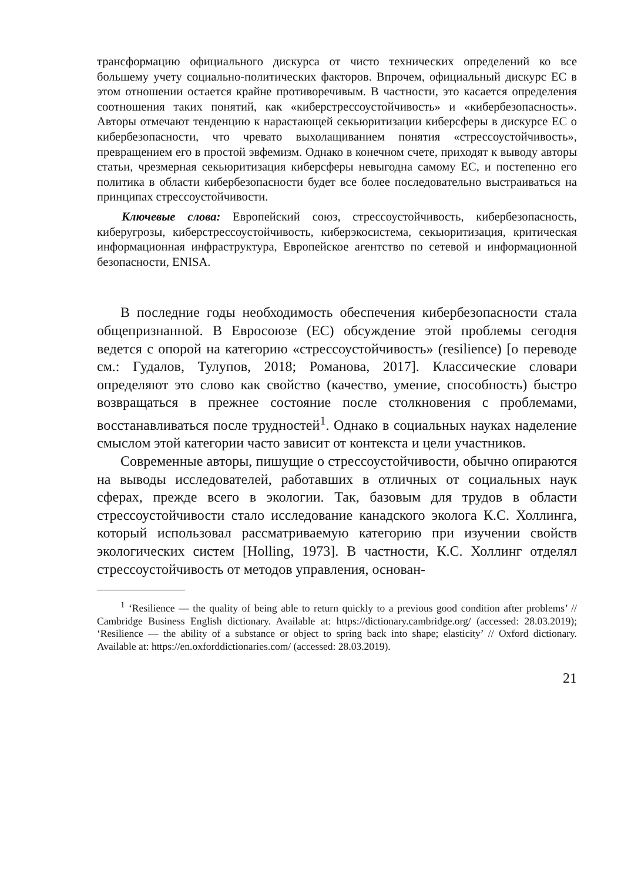трансформацию официального дискурса от чисто технических определений ко все большему учету социально-политических факторов. Впрочем, официальный дискурс ЕС в этом отношении остается крайне противоречивым. В частности, это касается определения соотношения таких понятий, как «киберстрессоустойчивость» и «кибербезопасность». Авторы отмечают тенденцию к нарастающей секьюритизации киберсферы в дискурсе ЕС о кибербезопасности, что чревато выхолащиванием понятия «стрессоустойчивость», превращением его в простой эвфемизм. Однако в конечном счете, приходят к выводу авторы статьи, чрезмерная секьюритизация киберсферы невыгодна самому ЕС, и постепенно его политика в области кибербезопасности будет все более последовательно выстраиваться на принципах стрессоустойчивости.
Ключевые слова: Европейский союз, стрессоустойчивость, кибербезопасность, киберугрозы, киберстрессоустойчивость, киберэкосистема, секьюритизация, критическая информационная инфраструктура, Европейское агентство по сетевой и информационной безопасности, ENISA.
В последние годы необходимость обеспечения кибербезопасности стала общепризнанной. В Евросоюзе (ЕС) обсуждение этой проблемы сегодня ведется с опорой на категорию «стрессоустойчивость» (resilience) [о переводе см.: Гудалов, Тулупов, 2018; Романова, 2017]. Классические словари определяют это слово как свойство (качество, умение, способность) быстро возвращаться в прежнее состояние после столкновения с проблемами, восстанавливаться после трудностей<sup>1</sup>. Однако в социальных науках наделение смыслом этой категории часто зависит от контекста и цели участников.
Современные авторы, пишущие о стрессоустойчивости, обычно опираются на выводы исследователей, работавших в отличных от социальных наук сферах, прежде всего в экологии. Так, базовым для трудов в области стрессоустойчивости стало исследование канадского эколога К.С. Холлинга, который использовал рассматриваемую категорию при изучении свойств экологических систем [Holling, 1973]. В частности, К.С. Холлинг отделял стрессоустойчивость от методов управления, основан-
<sup>1</sup> ‘Resilience — the quality of being able to return quickly to a previous good condition after problems’ // Cambridge Business English dictionary. Available at: https://dictionary.cambridge.org/ (accessed: 28.03.2019); ‘Resilience — the ability of a substance or object to spring back into shape; elasticity’ // Oxford dictionary. Available at: https://en.oxforddictionaries.com/ (accessed: 28.03.2019).
21